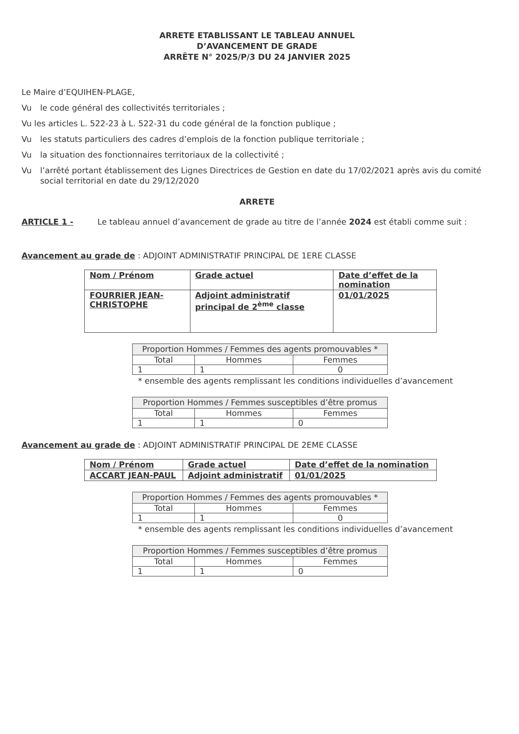ARRETE ETABLISSANT LE TABLEAU ANNUEL
D’AVANCEMENT DE GRADE
ARRÊTE N° 2025/P/3 DU 24 JANVIER 2025
Le Maire d’EQUIHEN-PLAGE,
Vu le code général des collectivités territoriales ;
Vu les articles L. 522-23 à L. 522-31 du code général de la fonction publique ;
Vu les statuts particuliers des cadres d’emplois de la fonction publique territoriale ;
Vu la situation des fonctionnaires territoriaux de la collectivité ;
Vu l’arrêté portant établissement des Lignes Directrices de Gestion en date du 17/02/2021 après avis du comité social territorial en date du 29/12/2020
ARRETE
ARTICLE 1 - Le tableau annuel d’avancement de grade au titre de l’année 2024 est établi comme suit :
Avancement au grade de : ADJOINT ADMINISTRATIF PRINCIPAL DE 1ERE CLASSE
| Nom / Prénom | Grade actuel | Date d’effet de la nomination |
| FOURRIER JEAN-CHRISTOPHE | Adjoint administratif principal de 2<sup>ème</sup> classe | 01/01/2025 |
| Proportion Hommes / Femmes des agents promouvables * | | |
| --- | --- | --- |
| Total | Hommes | Femmes |
| 1 | 1 | 0 |
* ensemble des agents remplissant les conditions individuelles d’avancement
| Proportion Hommes / Femmes susceptibles d’être promus | | |
| --- | --- | --- |
| Total | Hommes | Femmes |
| 1 | 1 | 0 |
Avancement au grade de : ADJOINT ADMINISTRATIF PRINCIPAL DE 2EME CLASSE
| Nom / Prénom | Grade actuel | Date d’effet de la nomination |
| ACCART JEAN-PAUL | Adjoint administratif | 01/01/2025 |
| Proportion Hommes / Femmes des agents promouvables * | | |
| --- | --- | --- |
| Total | Hommes | Femmes |
| 1 | 1 | 0 |
* ensemble des agents remplissant les conditions individuelles d’avancement
| Proportion Hommes / Femmes susceptibles d’être promus | | |
| --- | --- | --- |
| Total | Hommes | Femmes |
| 1 | 1 | 0 |